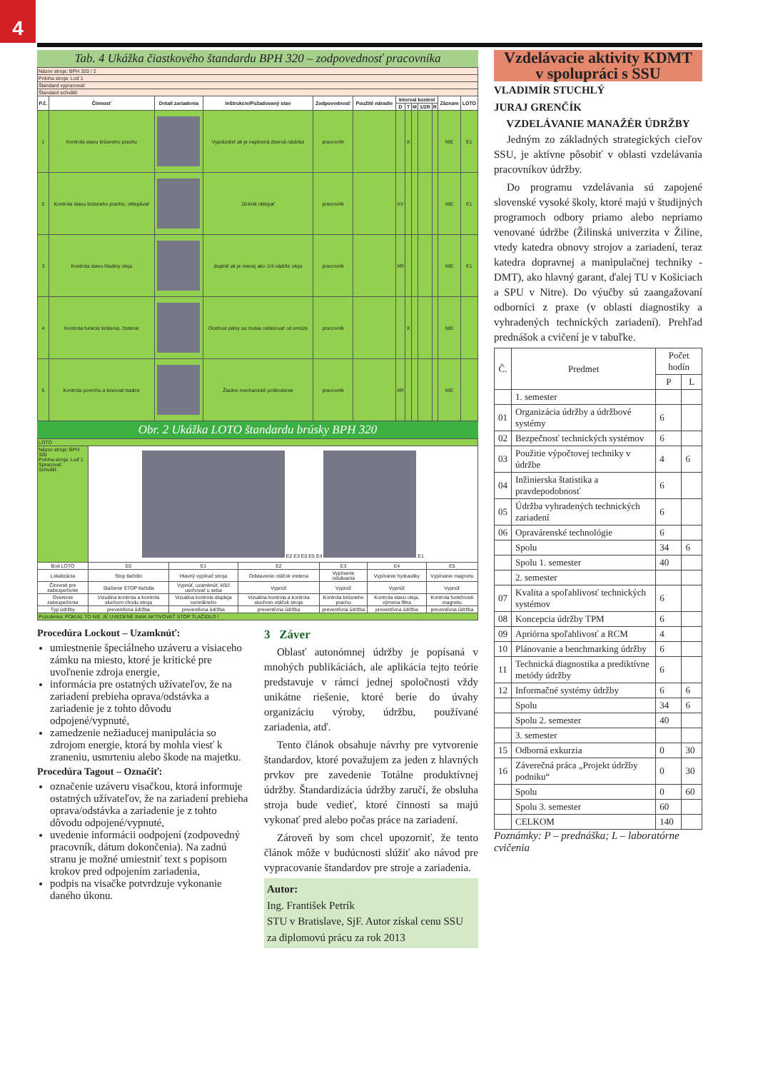4
Tab. 4 Ukážka čiastkového štandardu BPH 320 – zodpovednosť pracovníka
| Názov stroja: BPH 320 / 2 | | | | | | | | | | | | |
| Poloha stroja: Loď 1 | | | | | | | | | | | | |
| Štandard vypracoval: | | | | | | | | | | | | |
| Štandard schválil: | | | | | | | | | | | | |
| P.č. | Činnosť | Detail zariadenia | Inštrukcie/Požadovaný stav | Zodpovednosť | Použité náradie | Interval kontrol | | | | | Záznam | LOTO |
| | | | | | | D | T | M | 1/2R | R | | |
| 1 | Kontrola stavu brúsneho prachu | | Vyprázdniť ak je naplnená zberná nádoba | pracovník | | | X | | | | NIE | E1 |
| 2 | Kontrola stavu brúsneho prachu, oklepávať | | 10-krát oklepať | pracovník | | XV | | | | | NIE | E1 |
| 3 | Kontrola stavu hladiny oleja | | doplniť ak je menej ako 1/4 nádrže oleja | pracovník | | XR | | | | | NIE | E1 |
| 4 | Kontrola funkcie krútenia, čistenie | | Oceľové piliny sa musia oddelovať od emúzii | pracovník | | | X | | | | NIE | |
| 5 | Kontrola povrchu a tesnosti hadice | | Žiadne mechanické poškodenie | pracovník | | XR | | | | | NIE | |
Obr. 2 Ukážka LOTO štandardu brúsky BPH 320
| LOTO | | | | | | |
| Názov stroja: BPH 320 Poloha stroja: Loď 1 Spracoval: Schválil: | E2 E3 E0 E5 E4 E1 | | | | | |
| Bod LOTO | E0 | E1 | E2 | E3 | E4 | E5 |
| Lokalizácia | Stop tlačidlo | Hlavný vypínač stroja | Odstavenie otáčok vretena | Vypínanie odsávania | Vypínanie hydrauliky | Vypínanie magnetu |
| Činnosti pre zabezpečenie | Stačenie STOP tlačidla | Vypnúť, uzamknúť, kľúč uschovať u seba | Vypnúť | Vypnúť | Vypnúť | Vypnúť |
| Overenie zabezpečenia | Vizuálna kontrola a kontrola sluchom chodu stroja | Vizuálna kontrola displeja centrálneho | Vizuálna kontrola a kontrola sluchom otáčok stroja | Kontrola brúsneho prachu | Kontrola stavu oleja, výmena filtra | Kontrola funkčnosti magnetu |
| Typ údržby | preventívna údržba | preventívna údržba | preventívna údržba | preventívna údržba | preventívna údržba | preventívna údržba |
| Poznámka: POKIAĽ TO NIE JE UVEDENÉ INAK AKTIVOVAŤ STOP TLAČIDLO ! | | | | | | |
Procedúra Lockout – Uzamknúť:
umiestnenie špeciálneho uzáveru a visiaceho zámku na miesto, ktoré je kritické pre uvoľnenie zdroja energie,
informácia pre ostatných užívateľov, že na zariadení prebieha oprava/odstávka a zariadenie je z tohto dôvodu odpojené/vypnuté,
zamedzenie nežiaducej manipulácia so zdrojom energie, ktorá by mohla viesť k zraneniu, usmrteniu alebo škode na majetku.
Procedúra Tagout – Označiť:
označenie uzáveru visačkou, ktorá informuje ostatných užívateľov, že na zariadení prebieha oprava/odstávka a zariadenie je z tohto dôvodu odpojené/vypnuté,
uvedenie informácii oodpojení (zodpovedný pracovník, dátum dokončenia). Na zadnú stranu je možné umiestniť text s popisom krokov pred odpojením zariadenia,
podpis na visačke potvrdzuje vykonanie daného úkonu.
3 Záver
Oblasť autonómnej údržby je popísaná v mnohých publikáciách, ale aplikácia tejto teórie predstavuje v rámci jednej spoločnosti vždy unikátne riešenie, ktoré berie do úvahy organizáciu výroby, údržbu, používané zariadenia, atď.
Tento článok obsahuje návrhy pre vytvorenie štandardov, ktoré považujem za jeden z hlavných prvkov pre zavedenie Totálne produktívnej údržby. Štandardizácia údržby zaručí, že obsluha stroja bude vedieť, ktoré činnosti sa majú vykonať pred alebo počas práce na zariadení.
Zároveň by som chcel upozorniť, že tento článok môže v budúcnosti slúžiť ako návod pre vypracovanie štandardov pre stroje a zariadenia.
Autor:
Ing. František Petrík
STU v Bratislave, SjF. Autor získal cenu SSU za diplomovú prácu za rok 2013
Vzdelávacie aktivity KDMT
v spolupráci s SSU
VLADIMÍR STUCHLÝ
JURAJ GRENČÍK
VZDELÁVANIE MANAŽÉR ÚDRŽBY
Jedným zo základných strategických cieľov SSU, je aktívne pôsobiť v oblasti vzdelávania pracovníkov údržby.
Do programu vzdelávania sú zapojené slovenské vysoké školy, ktoré majú v študijných programoch odbory priamo alebo nepriamo venované údržbe (Žilinská univerzita v Žiline, vtedy katedra obnovy strojov a zariadení, teraz katedra dopravnej a manipulačnej techniky - DMT), ako hlavný garant, ďalej TU v Košiciach a SPU v Nitre). Do výučby sú zaangažovaní odborníci z praxe (v oblasti diagnostiky a vyhradených technických zariadení). Prehľad prednášok a cvičení je v tabuľke.
| Č. | Predmet | Počet hodín | |
| --- | --- | --- | --- |
| | | P | L |
| | 1. semester | | |
| 01 | Organizácia údržby a údržbové systémy | 6 | |
| 02 | Bezpečnosť technických systémov | 6 | |
| 03 | Použitie výpočtovej techniky v údržbe | 4 | 6 |
| 04 | Inžinierska štatistika a pravdepodobnosť | 6 | |
| 05 | Údržba vyhradených technických zariadení | 6 | |
| 06 | Opravárenské technológie | 6 | |
| | Spolu | 34 | 6 |
| | Spolu 1. semester | 40 | |
| | 2. semester | | |
| 07 | Kvalita a spoľahlivosť technických systémov | 6 | |
| 08 | Koncepcia údržby TPM | 6 | |
| 09 | Apriórna spoľahlivosť a RCM | 4 | |
| 10 | Plánovanie a benchmarking údržby | 6 | |
| 11 | Technická diagnostika a prediktívne metódy údržby | 6 | |
| 12 | Informačné systémy údržby | 6 | 6 |
| | Spolu | 34 | 6 |
| | Spolu 2. semester | 40 | |
| | 3. semester | | |
| 15 | Odborná exkurzia | 0 | 30 |
| 16 | Záverečná práca „Projekt údržby podniku“ | 0 | 30 |
| | Spolu | 0 | 60 |
| | Spolu 3. semester | 60 | |
| | CELKOM | 140 | |
Poznámky: P – prednáška; L – laboratórne cvičenia